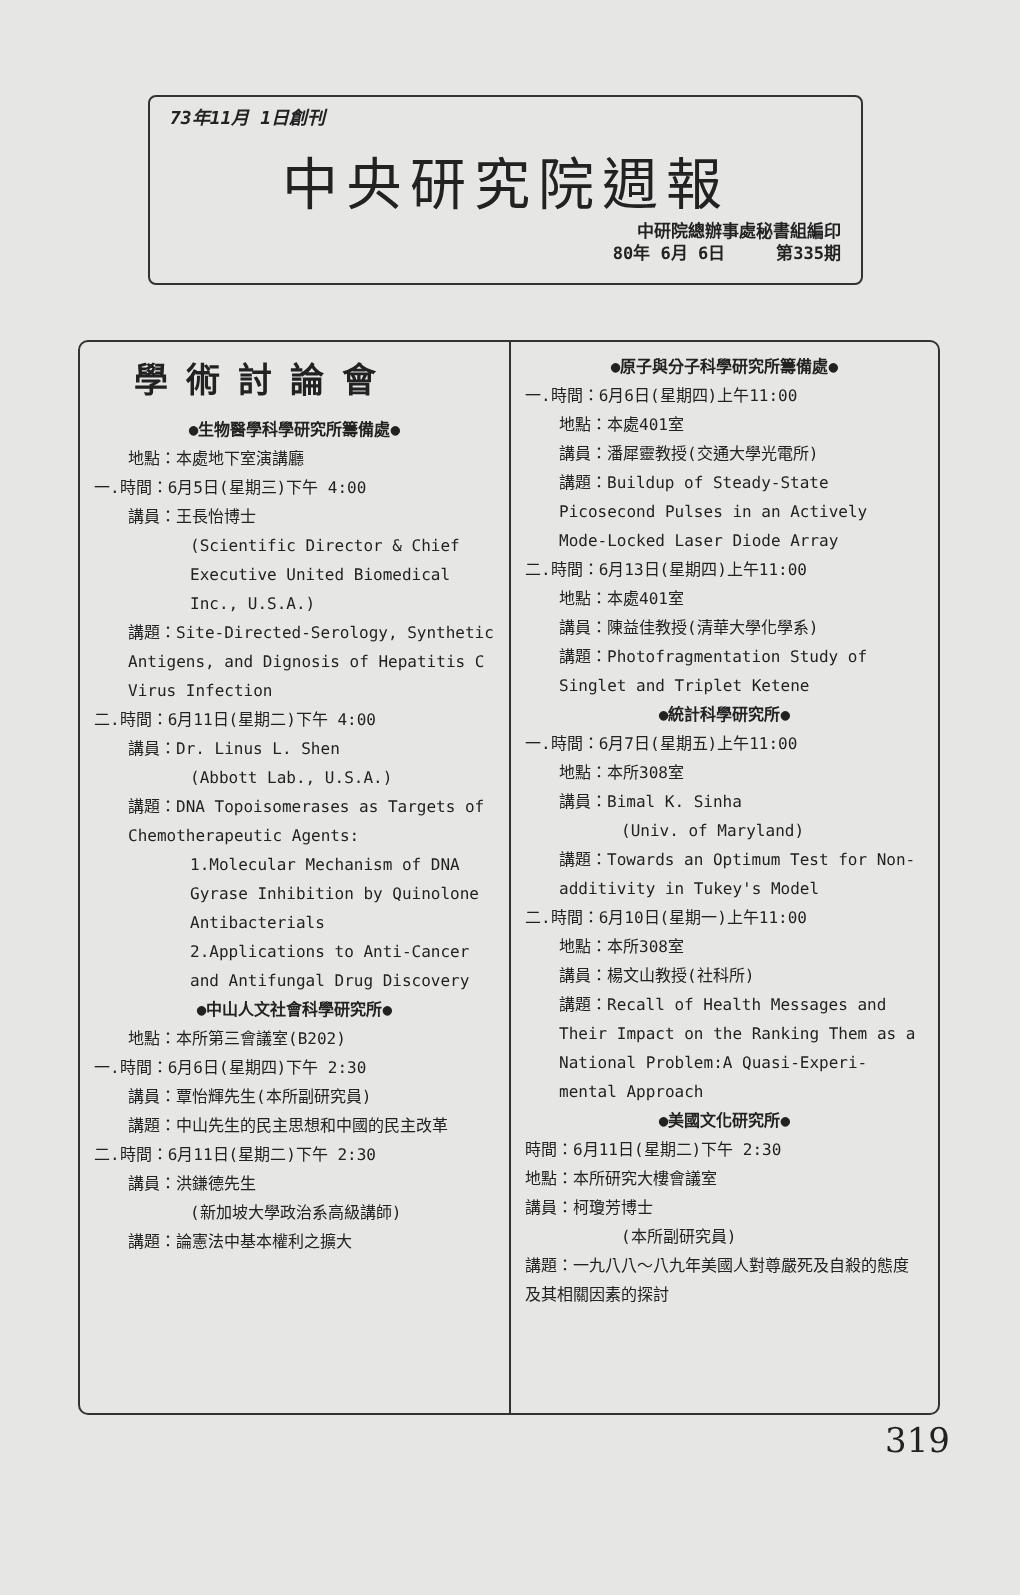73年11月 1日創刊
中央研究院週報
中研院總辦事處秘書組編印
80年 6月 6日 第335期
學術討論會
●生物醫學科學研究所籌備處●
地點：本處地下室演講廳
一.時間：6月5日(星期三)下午 4:00
講員：王長怡博士
(Scientific Director & Chief Executive United Biomedical Inc., U.S.A.)
講題：Site-Directed-Serology, Synthetic Antigens, and Dignosis of Hepatitis C Virus Infection
二.時間：6月11日(星期二)下午 4:00
講員：Dr. Linus L. Shen
(Abbott Lab., U.S.A.)
講題：DNA Topoisomerases as Targets of Chemotherapeutic Agents:
1.Molecular Mechanism of DNA Gyrase Inhibition by Quinolone Antibacterials
2.Applications to Anti-Cancer and Antifungal Drug Discovery
●中山人文社會科學研究所●
地點：本所第三會議室(B202)
一.時間：6月6日(星期四)下午 2:30
講員：覃怡輝先生(本所副研究員)
講題：中山先生的民主思想和中國的民主改革
二.時間：6月11日(星期二)下午 2:30
講員：洪鎌德先生
(新加坡大學政治系高級講師)
講題：論憲法中基本權利之擴大
●原子與分子科學研究所籌備處●
一.時間：6月6日(星期四)上午11:00
地點：本處401室
講員：潘犀靈教授(交通大學光電所)
講題：Buildup of Steady-State Picosecond Pulses in an Actively Mode-Locked Laser Diode Array
二.時間：6月13日(星期四)上午11:00
地點：本處401室
講員：陳益佳教授(清華大學化學系)
講題：Photofragmentation Study of Singlet and Triplet Ketene
●統計科學研究所●
一.時間：6月7日(星期五)上午11:00
地點：本所308室
講員：Bimal K. Sinha
(Univ. of Maryland)
講題：Towards an Optimum Test for Non-additivity in Tukey's Model
二.時間：6月10日(星期一)上午11:00
地點：本所308室
講員：楊文山教授(社科所)
講題：Recall of Health Messages and Their Impact on the Ranking Them as a National Problem:A Quasi-Experi-mental Approach
●美國文化研究所●
時間：6月11日(星期二)下午 2:30
地點：本所研究大樓會議室
講員：柯瓊芳博士
(本所副研究員)
講題：一九八八～八九年美國人對尊嚴死及自殺的態度及其相關因素的探討
319